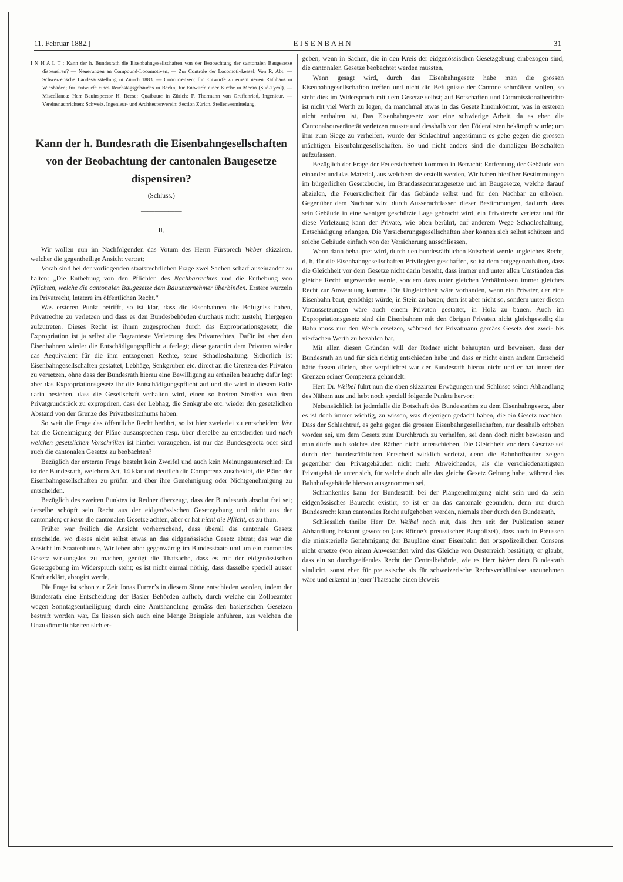11. Februar 1882.] E I S E N B A H N 31
I N H A L T : Kann der h. Bundesrath die Eisenbahngesellschaften von der Beobachtung der cantonalen Baugesetze dispensiren? — Neuerungen an Compound-Locomotiven. — Zur Controle der Locomotivkessel. Von R. Abt. — Schweizerische Landesausstellung in Zürich 1883. — Concurrenzen: für Entwürfe zu einem neuen Rathhaus in Wiesbaden; für Entwürfe eines Reichstagsgebäudes in Berlin; für Entwürfe einer Kirche in Meran (Süd-Tyrol). — Miscellanea: Herr Bauinspector H. Reese; Quaibaute in Zürich; F. Thormann von Graffenried, Ingenieur. — Vereinsnachrichten: Schweiz. Ingenieur- und Architectenverein: Section Zürich. Stellenvermittelung.
Kann der h. Bundesrath die Eisenbahngesellschaften von der Beobachtung der cantonalen Baugesetze dispensiren?
(Schluss.)
——————
II.
Wir wollen nun im Nachfolgenden das Votum des Herrn Fürsprech Weber skizziren, welcher die gegentheilige Ansicht vertrat:
Vorab sind bei der vorliegenden staatsrechtlichen Frage zwei Sachen scharf auseinander zu halten: „Die Enthebung von den Pflichten des Nachbarrechtes und die Enthebung von Pflichten, welche die cantonalen Baugesetze dem Bauunternehmer überbinden. Erstere wurzeln im Privatrecht, letztere im öffentlichen Recht.“
Was ersteren Punkt betrifft, so ist klar, dass die Eisenbahnen die Befugniss haben, Privatrechte zu verletzen und dass es den Bundesbehörden durchaus nicht zusteht, hiergegen aufzutreten. Dieses Recht ist ihnen zugesprochen durch das Expropriationsgesetz; die Expropriation ist ja selbst die flagranteste Verletzung des Privatrechtes. Dafür ist aber den Eisenbahnen wieder die Entschädigungspflicht auferlegt; diese garantirt dem Privaten wieder das Aequivalent für die ihm entzogenen Rechte, seine Schadloshaltung. Sicherlich ist Eisenbahngesellschaften gestattet, Lebhäge, Senkgruben etc. direct an die Grenzen des Privaten zu versetzen, ohne dass der Bundesrath hierzu eine Bewilligung zu ertheilen braucht; dafür legt aber das Expropriationsgesetz ihr die Entschädigungspflicht auf und die wird in diesem Falle darin bestehen, dass die Gesellschaft verhalten wird, einen so breiten Streifen von dem Privatgrundstück zu expropriren, dass der Lebhag, die Senkgrube etc. wieder den gesetzlichen Abstand von der Grenze des Privatbesitzthums haben.
So weit die Frage das öffentliche Recht berührt, so ist hier zweierlei zu entscheiden: Wer hat die Genehmigung der Pläne auszusprechen resp. über dieselbe zu entscheiden und nach welchen gesetzlichen Vorschriften ist hierbei vorzugehen, ist nur das Bundesgesetz oder sind auch die cantonalen Gesetze zu beobachten?
Bezüglich der ersteren Frage besteht kein Zweifel und auch kein Meinungsunterschied: Es ist der Bundesrath, welchem Art. 14 klar und deutlich die Competenz zuscheidet, die Pläne der Eisenbahngesellschaften zu prüfen und über ihre Genehmigung oder Nichtgenehmigung zu entscheiden.
Bezüglich des zweiten Punktes ist Redner überzeugt, dass der Bundesrath absolut frei sei; derselbe schöpft sein Recht aus der eidgenössischen Gesetzgebung und nicht aus der cantonalen; er kann die cantonalen Gesetze achten, aber er hat nicht die Pflicht, es zu thun.
Früher war freilich die Ansicht vorherrschend, dass überall das cantonale Gesetz entscheide, wo dieses nicht selbst etwas an das eidgenössische Gesetz abtrat; das war die Ansicht im Staatenbunde. Wir leben aber gegenwärtig im Bundesstaate und um ein cantonales Gesetz wirkungslos zu machen, genügt die Thatsache, dass es mit der eidgenössischen Gesetzgebung im Widerspruch steht; es ist nicht einmal nöthig, dass dasselbe speciell ausser Kraft erklärt, abrogirt werde.
Die Frage ist schon zur Zeit Jonas Furrer’s in diesem Sinne entschieden worden, indem der Bundesrath eine Entscheidung der Basler Behörden aufhob, durch welche ein Zollbeamter wegen Sonntagsentheiligung durch eine Amtshandlung gemäss den baslerischen Gesetzen bestraft worden war. Es liessen sich auch eine Menge Beispiele anführen, aus welchen die Unzukömmlichkeiten sich er-
geben, wenn in Sachen, die in den Kreis der eidgenössischen Gesetzgebung einbezogen sind, die cantonalen Gesetze beobachtet werden müssten.
Wenn gesagt wird, durch das Eisenbahngesetz habe man die grossen Eisenbahngesellschaften treffen und nicht die Befugnisse der Cantone schmälern wollen, so steht dies im Widerspruch mit dem Gesetze selbst; auf Botschaften und Commissionalberichte ist nicht viel Werth zu legen, da manchmal etwas in das Gesetz hineinkömmt, was in ersteren nicht enthalten ist. Das Eisenbahngesetz war eine schwierige Arbeit, da es eben die Cantonalsouveränetät verletzen musste und desshalb von den Föderalisten bekämpft wurde; um ihm zum Siege zu verhelfen, wurde der Schlachtruf angestimmt: es gehe gegen die grossen mächtigen Eisenbahngesellschaften. So und nicht anders sind die damaligen Botschaften aufzufassen.
Bezüglich der Frage der Feuersicherheit kommen in Betracht: Entfernung der Gebäude von einander und das Material, aus welchem sie erstellt werden. Wir haben hierüber Bestimmungen im bürgerlichen Gesetzbuche, im Brandassecuranzgesetze und im Baugesetze, welche darauf abzielen, die Feuersicherheit für das Gebäude selbst und für den Nachbar zu erhöhen. Gegenüber dem Nachbar wird durch Ausserachtlassen dieser Bestimmungen, dadurch, dass sein Gebäude in eine weniger geschützte Lage gebracht wird, ein Privatrecht verletzt und für diese Verletzung kann der Private, wie oben berührt, auf anderem Wege Schadloshaltung, Entschädigung erlangen. Die Versicherungsgesellschaften aber können sich selbst schützen und solche Gebäude einfach von der Versicherung ausschliessen.
Wenn dann behauptet wird, durch den bundesräthlichen Entscheid werde ungleiches Recht, d. h. für die Eisenbahngesellschaften Privilegien geschaffen, so ist dem entgegenzuhalten, dass die Gleichheit vor dem Gesetze nicht darin besteht, dass immer und unter allen Umständen das gleiche Recht angewendet werde, sondern dass unter gleichen Verhältnissen immer gleiches Recht zur Anwendung komme. Die Ungleichheit wäre vorhanden, wenn ein Privater, der eine Eisenbahn baut, genöthigt würde, in Stein zu bauen; dem ist aber nicht so, sondern unter diesen Voraussetzungen wäre auch einem Privaten gestattet, in Holz zu bauen. Auch im Expropriationsgesetz sind die Eisenbahnen mit den übrigen Privaten nicht gleichgestellt; die Bahn muss nur den Werth ersetzen, während der Privatmann gemäss Gesetz den zwei- bis vierfachen Werth zu bezahlen hat.
Mit allen diesen Gründen will der Redner nicht behaupten und beweisen, dass der Bundesrath an und für sich richtig entschieden habe und dass er nicht einen andern Entscheid hätte fassen dürfen, aber verpflichtet war der Bundesrath hierzu nicht und er hat innert der Grenzen seiner Competenz gehandelt.
Herr Dr. Weibel führt nun die oben skizzirten Erwägungen und Schlüsse seiner Abhandlung des Nähern aus und hebt noch speciell folgende Punkte hervor:
Nebensächlich ist jedenfalls die Botschaft des Bundesrathes zu dem Eisenbahngesetz, aber es ist doch immer wichtig, zu wissen, was diejenigen gedacht haben, die ein Gesetz machten. Dass der Schlachtruf, es gehe gegen die grossen Eisenbahngesellschaften, nur desshalb erhoben worden sei, um dem Gesetz zum Durchbruch zu verhelfen, sei denn doch nicht bewiesen und man dürfe auch solches den Räthen nicht unterschieben. Die Gleichheit vor dem Gesetze sei durch den bundesräthlichen Entscheid wirklich verletzt, denn die Bahnhofbauten zeigen gegenüber den Privatgebäuden nicht mehr Abweichendes, als die verschiedenartigsten Privatgebäude unter sich, für welche doch alle das gleiche Gesetz Geltung habe, während das Bahnhofsgebäude hiervon ausgenommen sei.
Schrankenlos kann der Bundesrath bei der Plangenehmigung nicht sein und da kein eidgenössisches Baurecht existirt, so ist er an das cantonale gebunden, denn nur durch Bundesrecht kann cantonales Recht aufgehoben werden, niemals aber durch den Bundesrath.
Schliesslich theilte Herr Dr. Weibel noch mit, dass ihm seit der Publication seiner Abhandlung bekannt geworden (aus Rönne’s preussischer Baupolizei), dass auch in Preussen die ministerielle Genehmigung der Baupläne einer Eisenbahn den ortspolizeilichen Consens nicht ersetze (von einem Anwesenden wird das Gleiche von Oesterreich bestätigt); er glaubt, dass ein so durchgreifendes Recht der Centralbehörde, wie es Herr Weber dem Bundesrath vindicirt, sonst eher für preussische als für schweizerische Rechtsverhältnisse anzunehmen wäre und erkennt in jener Thatsache einen Beweis